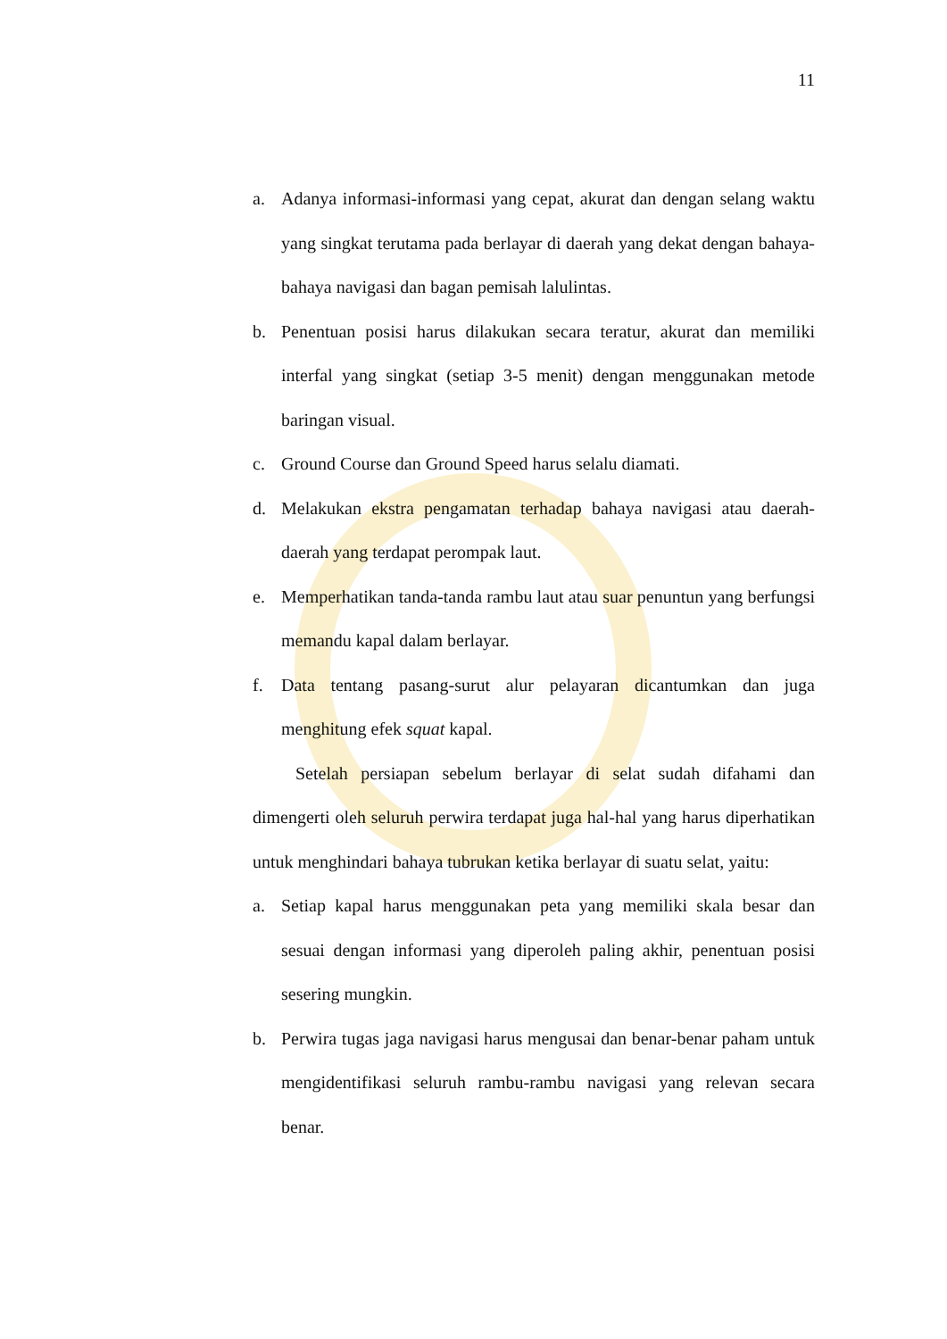11
a. Adanya informasi-informasi yang cepat, akurat dan dengan selang waktu yang singkat terutama pada berlayar di daerah yang dekat dengan bahaya-bahaya navigasi dan bagan pemisah lalulintas.
b. Penentuan posisi harus dilakukan secara teratur, akurat dan memiliki interfal yang singkat (setiap 3-5 menit) dengan menggunakan metode baringan visual.
c. Ground Course dan Ground Speed harus selalu diamati.
d. Melakukan ekstra pengamatan terhadap bahaya navigasi atau daerah-daerah yang terdapat perompak laut.
e. Memperhatikan tanda-tanda rambu laut atau suar penuntun yang berfungsi memandu kapal dalam berlayar.
f. Data tentang pasang-surut alur pelayaran dicantumkan dan juga menghitung efek squat kapal.
Setelah persiapan sebelum berlayar di selat sudah difahami dan dimengerti oleh seluruh perwira terdapat juga hal-hal yang harus diperhatikan untuk menghindari bahaya tubrukan ketika berlayar di suatu selat, yaitu:
a. Setiap kapal harus menggunakan peta yang memiliki skala besar dan sesuai dengan informasi yang diperoleh paling akhir, penentuan posisi sesering mungkin.
b. Perwira tugas jaga navigasi harus mengusai dan benar-benar paham untuk mengidentifikasi seluruh rambu-rambu navigasi yang relevan secara benar.